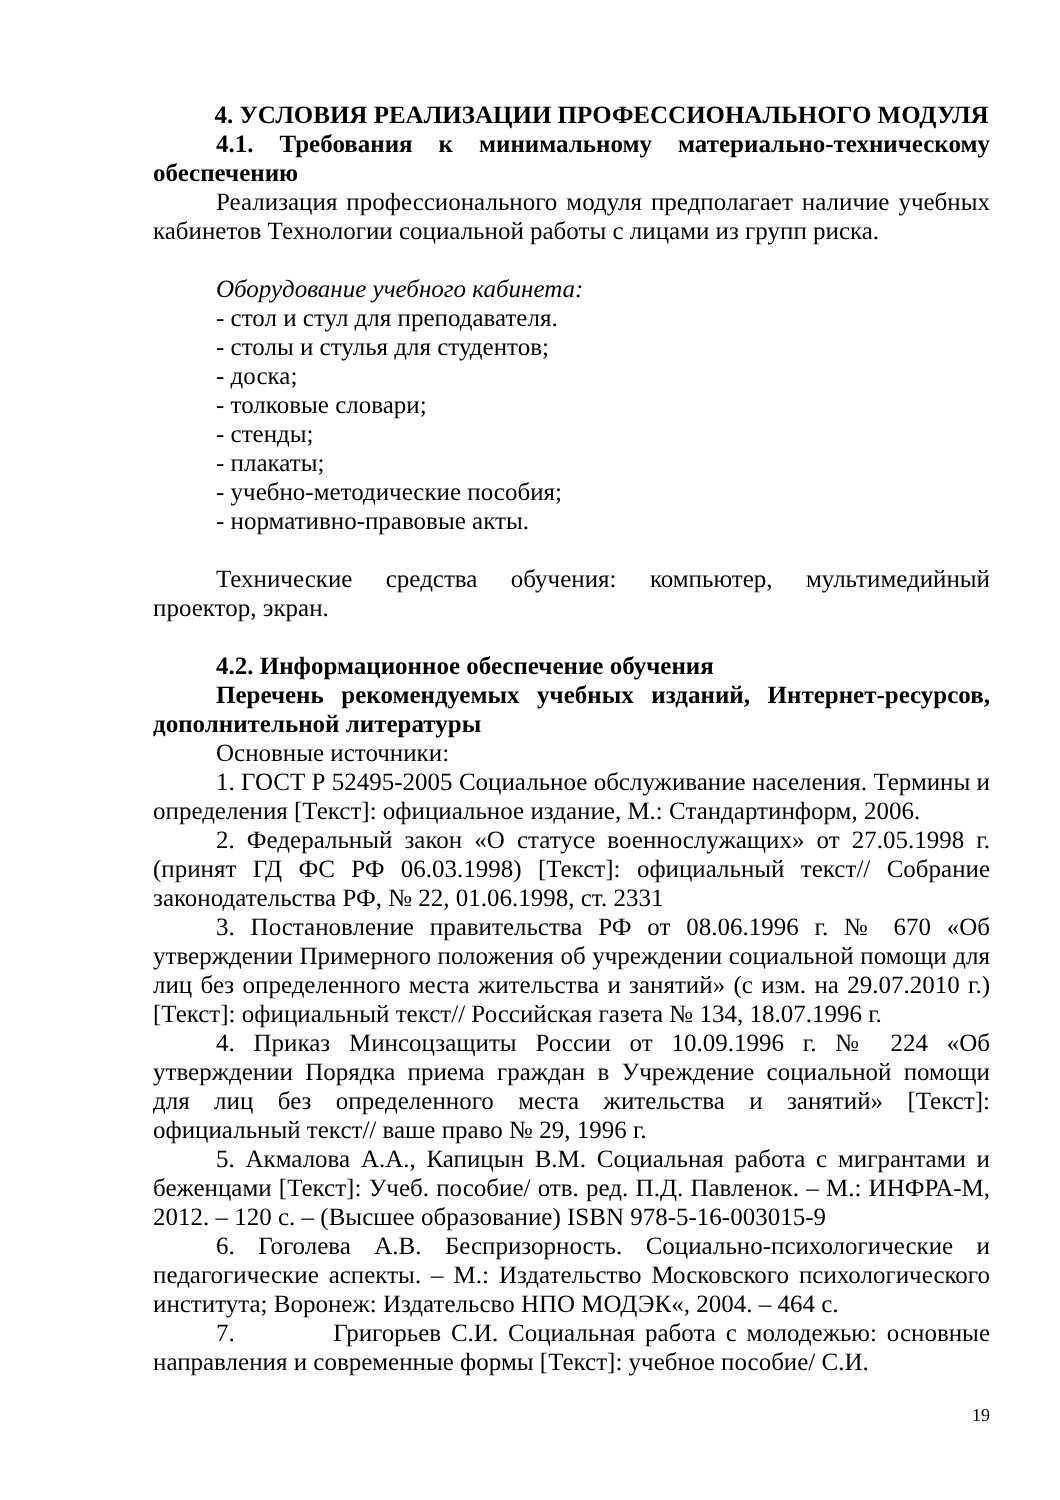4. УСЛОВИЯ РЕАЛИЗАЦИИ ПРОФЕССИОНАЛЬНОГО МОДУЛЯ
4.1. Требования к минимальному материально-техническому обеспечению
Реализация профессионального модуля предполагает наличие учебных кабинетов Технологии социальной работы с лицами из групп риска.
Оборудование учебного кабинета:
- стол и стул для преподавателя.
- столы и стулья для студентов;
- доска;
- толковые словари;
- стенды;
- плакаты;
- учебно-методические пособия;
- нормативно-правовые акты.
Технические средства обучения: компьютер, мультимедийный проектор, экран.
4.2. Информационное обеспечение обучения
Перечень рекомендуемых учебных изданий, Интернет-ресурсов, дополнительной литературы
Основные источники:
1. ГОСТ Р 52495-2005 Социальное обслуживание населения. Термины и определения [Текст]: официальное издание, М.: Стандартинформ, 2006.
2. Федеральный закон «О статусе военнослужащих» от 27.05.1998 г. (принят ГД ФС РФ 06.03.1998) [Текст]: официальный текст// Собрание законодательства РФ, № 22, 01.06.1998, ст. 2331
3. Постановление правительства РФ от 08.06.1996 г. № 670 «Об утверждении Примерного положения об учреждении социальной помощи для лиц без определенного места жительства и занятий» (с изм. на 29.07.2010 г.) [Текст]: официальный текст// Российская газета № 134, 18.07.1996 г.
4. Приказ Минсоцзащиты России от 10.09.1996 г. № 224 «Об утверждении Порядка приема граждан в Учреждение социальной помощи для лиц без определенного места жительства и занятий» [Текст]: официальный текст// ваше право № 29, 1996 г.
5. Акмалова А.А., Капицын В.М. Социальная работа с мигрантами и беженцами [Текст]: Учеб. пособие/ отв. ред. П.Д. Павленок. – М.: ИНФРА-М, 2012. – 120 с. – (Высшее образование) ISBN 978-5-16-003015-9
6. Гоголева А.В. Беспризорность. Социально-психологические и педагогические аспекты. – М.: Издательство Московского психологического института; Воронеж: Издательсво НПО МОДЭК«, 2004. – 464 с.
7. Григорьев С.И. Социальная работа с молодежью: основные направления и современные формы [Текст]: учебное пособие/ С.И.
19